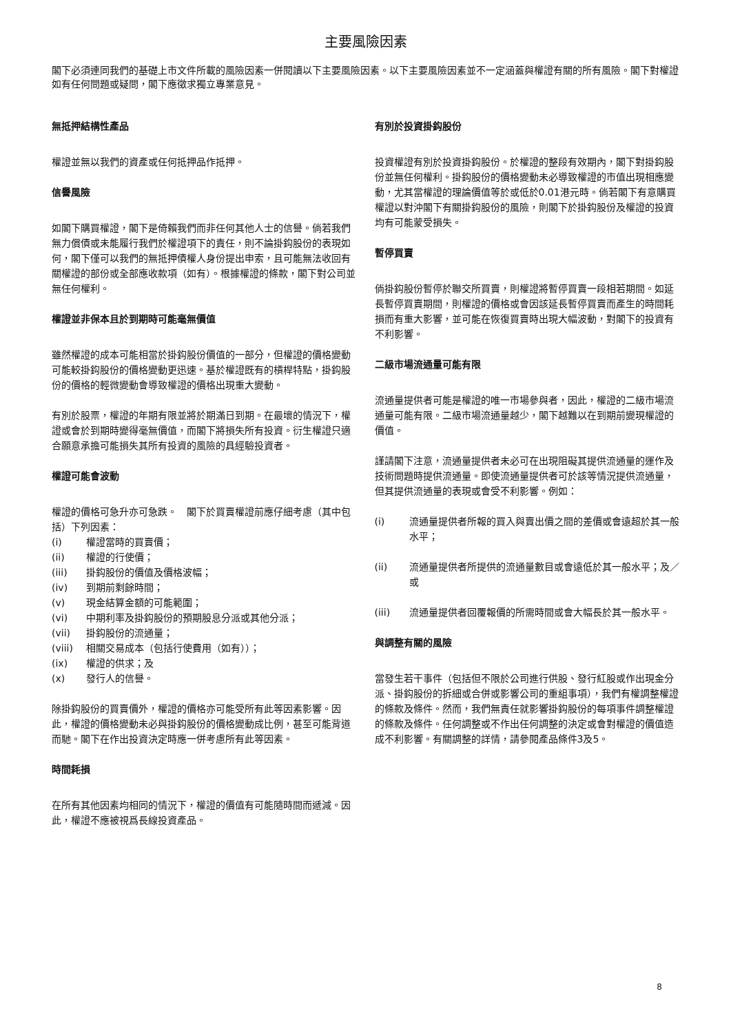主要風險因素
閣下必須連同我們的基礎上市文件所載的風險因素一併閱讀以下主要風險因素。以下主要風險因素並不一定涵蓋與權證有關的所有風險。閣下對權證如有任何問題或疑問，閣下應徵求獨立專業意見。
無抵押結構性產品
權證並無以我們的資產或任何抵押品作抵押。
信譽風險
如閣下購買權證，閣下是倚賴我們而非任何其他人士的信譽。倘若我們無力償債或未能履行我們於權證項下的責任，則不論掛鈎股份的表現如何，閣下僅可以我們的無抵押債權人身份提出申索，且可能無法收回有關權證的部份或全部應收款項（如有）。根據權證的條款，閣下對公司並無任何權利。
權證並非保本且於到期時可能毫無價值
雖然權證的成本可能相當於掛鈎股份價值的一部分，但權證的價格變動可能較掛鈎股份的價格變動更迅速。基於權證既有的槓桿特點，掛鈎股份的價格的輕微變動會導致權證的價格出現重大變動。
有別於股票，權證的年期有限並將於期滿日到期。在最壞的情況下，權證或會於到期時變得毫無價值，而閣下將損失所有投資。衍生權證只適合願意承擔可能損失其所有投資的風險的具經驗投資者。
權證可能會波動
權證的價格可急升亦可急跌。　閣下於買賣權證前應仔細考慮（其中包括）下列因素：
(i) 權證當時的買賣價；
(ii) 權證的行使價；
(iii) 掛鈎股份的價值及價格波幅；
(iv) 到期前剩餘時間；
(v) 現金結算金額的可能範圍；
(vi) 中期利率及掛鈎股份的預期股息分派或其他分派；
(vii) 掛鈎股份的流通量；
(viii) 相關交易成本（包括行使費用（如有））；
(ix) 權證的供求；及
(x) 發行人的信譽。
除掛鈎股份的買賣價外，權證的價格亦可能受所有此等因素影響。因此，權證的價格變動未必與掛鈎股份的價格變動成比例，甚至可能背道而馳。閣下在作出投資決定時應一併考慮所有此等因素。
時間耗損
在所有其他因素均相同的情況下，權證的價值有可能隨時間而遞減。因此，權證不應被視爲長線投資產品。
有別於投資掛鈎股份
投資權證有別於投資掛鈎股份。於權證的整段有效期內，閣下對掛鈎股份並無任何權利。掛鈎股份的價格變動未必導致權證的市值出現相應變動，尤其當權證的理論價值等於或低於0.01港元時。倘若閣下有意購買權證以對沖閣下有關掛鈎股份的風險，則閣下於掛鈎股份及權證的投資均有可能蒙受損失。
暫停買賣
倘掛鈎股份暫停於聯交所買賣，則權證將暫停買賣一段相若期間。如延長暫停買賣期間，則權證的價格或會因該延長暫停買賣而產生的時間耗損而有重大影響，並可能在恢復買賣時出現大幅波動，對閣下的投資有不利影響。
二級市場流通量可能有限
流通量提供者可能是權證的唯一市場參與者，因此，權證的二級市場流通量可能有限。二級市場流通量越少，閣下越難以在到期前變現權證的價值。
謹請閣下注意，流通量提供者未必可在出現阻礙其提供流通量的運作及技術問題時提供流通量。即使流通量提供者可於該等情況提供流通量，但其提供流通量的表現或會受不利影響。例如：
(i) 流通量提供者所報的買入與賣出價之間的差價或會遠超於其一般水平；
(ii) 流通量提供者所提供的流通量數目或會遠低於其一般水平；及／或
(iii) 流通量提供者回覆報價的所需時間或會大幅長於其一般水平。
與調整有關的風險
當發生若干事件（包括但不限於公司進行供股、發行紅股或作出現金分派、掛鈎股份的拆細或合併或影響公司的重組事項），我們有權調整權證的條款及條件。然而，我們無責任就影響掛鈎股份的每項事件調整權證的條款及條件。任何調整或不作出任何調整的決定或會對權證的價值造成不利影響。有關調整的詳情，請參閱產品條件3及5。
8